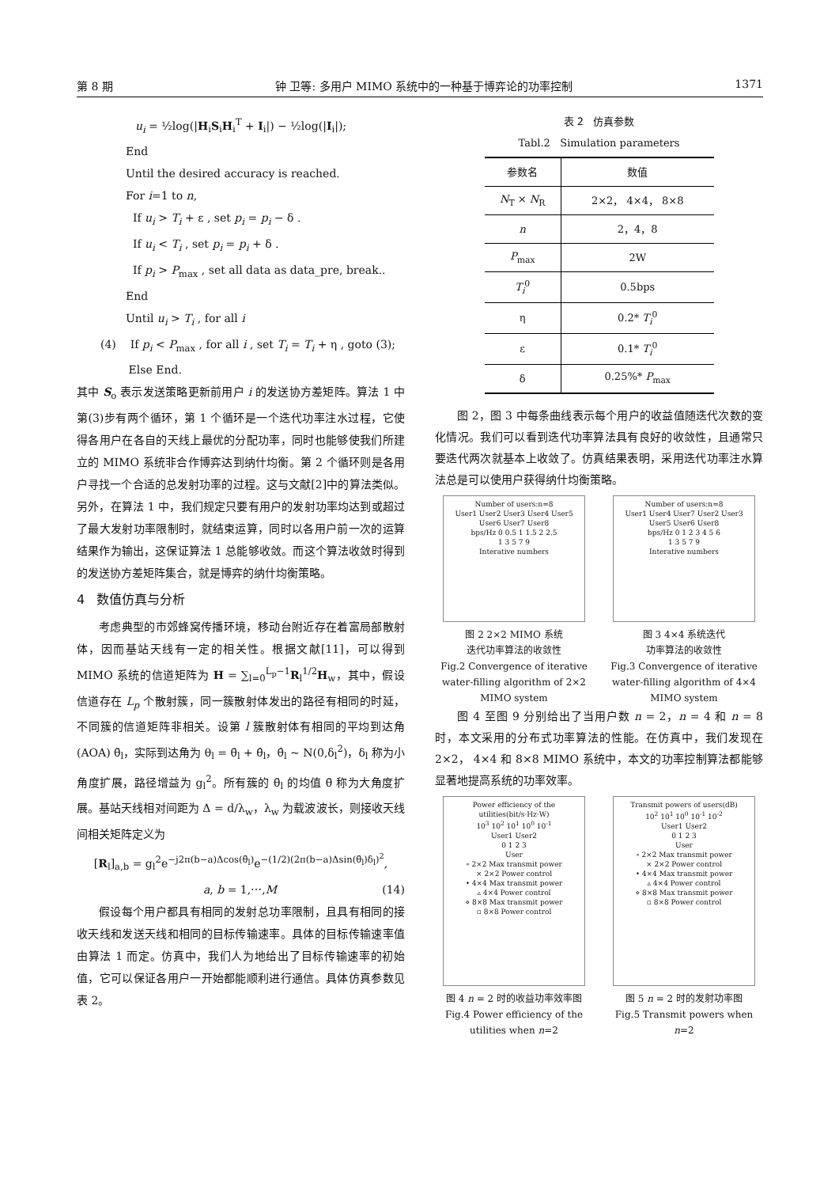第 8 期 钟 卫等: 多用户 MIMO 系统中的一种基于博弈论的功率控制 1371
u<sub>i</sub> = ½log(|H<sub>i</sub>S<sub>i</sub>H<sub>i</sub><sup>T</sup> + I<sub>i</sub>|) − ½log(|I<sub>i</sub>|);
End
Until the desired accuracy is reached.
For i=1 to n,
If u<sub>i</sub> > T<sub>i</sub> + ε , set p<sub>i</sub> = p<sub>i</sub> − δ .
If u<sub>i</sub> < T<sub>i</sub> , set p<sub>i</sub> = p<sub>i</sub> + δ .
If p<sub>i</sub> > P<sub>max</sub> , set all data as data_pre, break..
End
Until u<sub>i</sub> > T<sub>i</sub> , for all i
(4) If p<sub>i</sub> < P<sub>max</sub> , for all i , set T<sub>i</sub> = T<sub>i</sub> + η , goto (3);
Else End.
其中 S<sub>o</sub> 表示发送策略更新前用户 i 的发送协方差矩阵。算法 1 中第(3)步有两个循环，第 1 个循环是一个迭代功率注水过程，它使得各用户在各自的天线上最优的分配功率，同时也能够使我们所建立的 MIMO 系统非合作博弈达到纳什均衡。第 2 个循环则是各用户寻找一个合适的总发射功率的过程。这与文献[2]中的算法类似。另外，在算法 1 中，我们规定只要有用户的发射功率均达到或超过了最大发射功率限制时，就结束运算，同时以各用户前一次的运算结果作为输出，这保证算法 1 总能够收敛。而这个算法收敛时得到的发送协方差矩阵集合，就是博弈的纳什均衡策略。
4 数值仿真与分析
考虑典型的市郊蜂窝传播环境，移动台附近存在着富局部散射体，因而基站天线有一定的相关性。根据文献[11]，可以得到 MIMO 系统的信道矩阵为 H = ∑<sub>l=0</sub><sup>L<sub>p</sub>−1</sup>R<sub>l</sub><sup>1/2</sup>H<sub>w</sub>，其中，假设信道存在 L<sub>p</sub> 个散射簇，同一簇散射体发出的路径有相同的时延，不同簇的信道矩阵非相关。设第 l 簇散射体有相同的平均到达角(AOA) θ̄<sub>l</sub>，实际到达角为 θ<sub>l</sub> = θ̄<sub>l</sub> + θ̂<sub>l</sub>，θ̂<sub>l</sub> ~ N(0,δ<sub>l</sub><sup>2</sup>)，δ<sub>l</sub> 称为小角度扩展，路径增益为 g<sub>l</sub><sup>2</sup>。所有簇的 θ̄<sub>l</sub> 的均值 θ̄ 称为大角度扩展。基站天线相对间距为 Δ = d/λ<sub>w</sub>，λ<sub>w</sub> 为载波波长，则接收天线间相关矩阵定义为
[R<sub>l</sub>]<sub>a,b</sub> = g<sub>l</sub><sup>2</sup>e<sup>−j2π(b−a)Δcos(θ̄<sub>l</sub>)</sup>e<sup>−(1/2)(2π(b−a)Δsin(θ̄<sub>l</sub>)δ<sub>l</sub>)<sup>2</sup></sup>,
a, b = 1,⋯,M (14)
假设每个用户都具有相同的发射总功率限制，且具有相同的接收天线和发送天线和相同的目标传输速率。具体的目标传输速率值由算法 1 而定。仿真中，我们人为地给出了目标传输速率的初始值，它可以保证各用户一开始都能顺利进行通信。具体仿真参数见表 2。
表 2 仿真参数
Tabl.2 Simulation parameters
| 参数名 | 数值 |
| --- | --- |
| N<sub>T</sub> × N<sub>R</sub> | 2×2， 4×4， 8×8 |
| n | 2，4，8 |
| P<sub>max</sub> | 2W |
| T<sub>i</sub><sup>0</sup> | 0.5bps |
| η | 0.2* T<sub>i</sub><sup>0</sup> |
| ε | 0.1* T<sub>i</sub><sup>0</sup> |
| δ | 0.25%* P<sub>max</sub> |
图 2，图 3 中每条曲线表示每个用户的收益值随迭代次数的变化情况。我们可以看到迭代功率算法具有良好的收敛性，且通常只要迭代两次就基本上收敛了。仿真结果表明，采用迭代功率注水算法总是可以使用户获得纳什均衡策略。
Number of users:n=8
User1 User2 User3 User4 User5 User6 User7 User8
bps/Hz 0 0.5 1 1.5 2 2.5
1 3 5 7 9
Interative numbers
图 2 2×2 MIMO 系统
迭代功率算法的收敛性
Fig.2 Convergence of iterative water-filling algorithm of 2×2 MIMO system
Number of users:n=8
User1 User4 User7 User2 User3 User5 User6 User8
bps/Hz 0 1 2 3 4 5 6
1 3 5 7 9
Interative numbers
图 3 4×4 系统迭代
功率算法的收敛性
Fig.3 Convergence of iterative water-filling algorithm of 4×4 MIMO system
图 4 至图 9 分别给出了当用户数 n = 2，n = 4 和 n = 8 时，本文采用的分布式功率算法的性能。在仿真中，我们发现在 2×2， 4×4 和 8×8 MIMO 系统中，本文的功率控制算法都能够显著地提高系统的功率效率。
Power efficiency of the utilities(bit/s·Hz·W)
10<sup>3</sup> 10<sup>2</sup> 10<sup>1</sup> 10<sup>0</sup> 10<sup>-1</sup>
User1 User2
0 1 2 3
User
∘ 2×2 Max transmit power
× 2×2 Power control
• 4×4 Max transmit power
▵ 4×4 Power control
⋄ 8×8 Max transmit power
▫ 8×8 Power control
图 4 n = 2 时的收益功率效率图
Fig.4 Power efficiency of the utilities when n=2
Transmit powers of users(dB)
10<sup>2</sup> 10<sup>1</sup> 10<sup>0</sup> 10<sup>-1</sup> 10<sup>-2</sup>
User1 User2
0 1 2 3
User
∘ 2×2 Max transmit power
× 2×2 Power control
• 4×4 Max transmit power
▵ 4×4 Power control
⋄ 8×8 Max transmit power
▫ 8×8 Power control
图 5 n = 2 时的发射功率图
Fig.5 Transmit powers when n=2